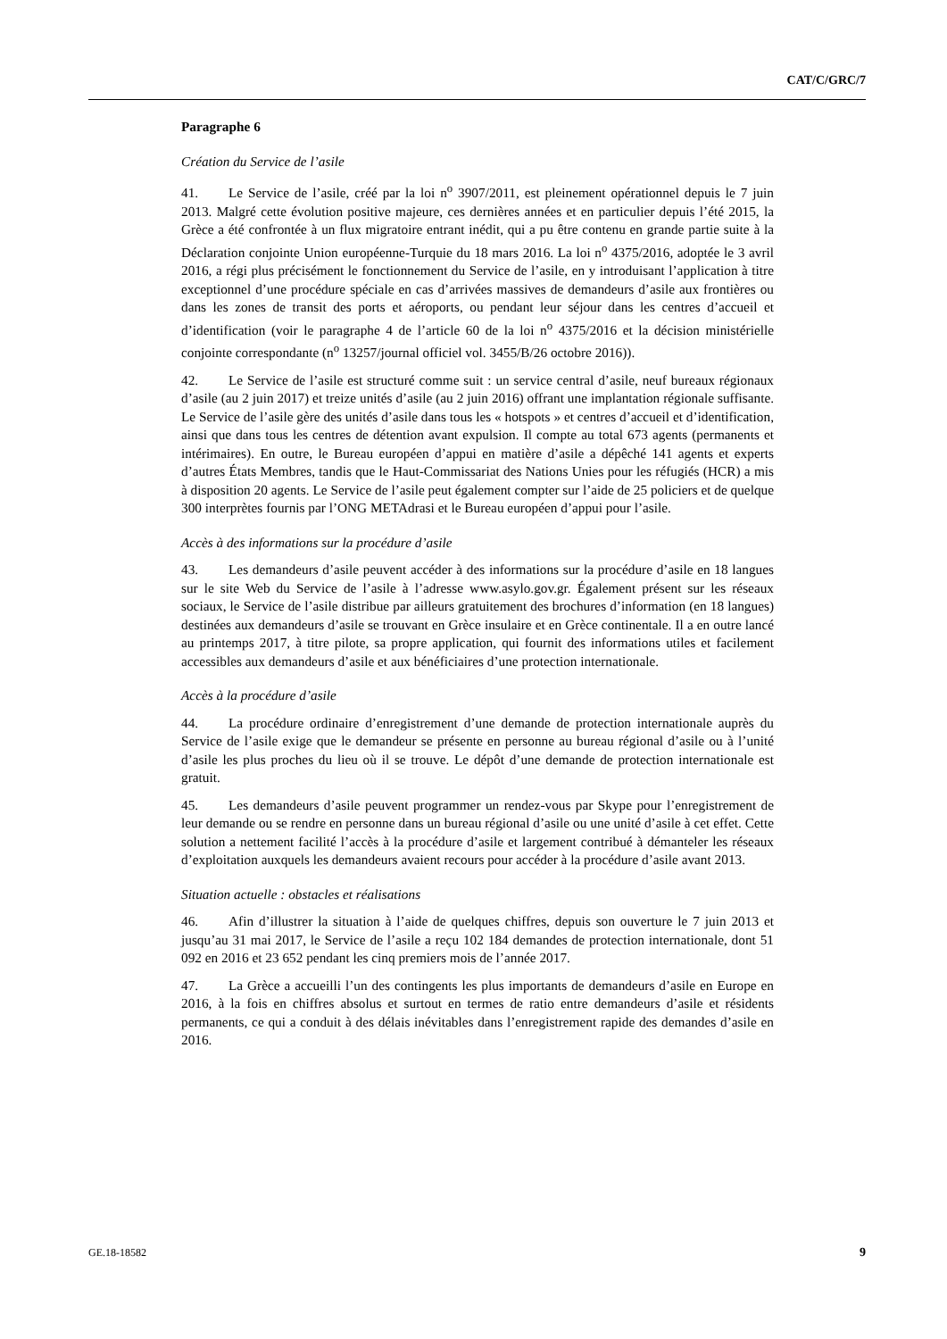CAT/C/GRC/7
Paragraphe 6
Création du Service de l’asile
41. Le Service de l’asile, créé par la loi n<sup>o</sup> 3907/2011, est pleinement opérationnel depuis le 7 juin 2013. Malgré cette évolution positive majeure, ces dernières années et en particulier depuis l’été 2015, la Grèce a été confrontée à un flux migratoire entrant inédit, qui a pu être contenu en grande partie suite à la Déclaration conjointe Union européenne-Turquie du 18 mars 2016. La loi n<sup>o</sup> 4375/2016, adoptée le 3 avril 2016, a régi plus précisément le fonctionnement du Service de l’asile, en y introduisant l’application à titre exceptionnel d’une procédure spéciale en cas d’arrivées massives de demandeurs d’asile aux frontières ou dans les zones de transit des ports et aéroports, ou pendant leur séjour dans les centres d’accueil et d’identification (voir le paragraphe 4 de l’article 60 de la loi n<sup>o</sup> 4375/2016 et la décision ministérielle conjointe correspondante (n<sup>o</sup> 13257/journal officiel vol. 3455/B/26 octobre 2016)).
42. Le Service de l’asile est structuré comme suit : un service central d’asile, neuf bureaux régionaux d’asile (au 2 juin 2017) et treize unités d’asile (au 2 juin 2016) offrant une implantation régionale suffisante. Le Service de l’asile gère des unités d’asile dans tous les « hotspots » et centres d’accueil et d’identification, ainsi que dans tous les centres de détention avant expulsion. Il compte au total 673 agents (permanents et intérimaires). En outre, le Bureau européen d’appui en matière d’asile a dépêché 141 agents et experts d’autres États Membres, tandis que le Haut-Commissariat des Nations Unies pour les réfugiés (HCR) a mis à disposition 20 agents. Le Service de l’asile peut également compter sur l’aide de 25 policiers et de quelque 300 interprètes fournis par l’ONG METAdrasi et le Bureau européen d’appui pour l’asile.
Accès à des informations sur la procédure d’asile
43. Les demandeurs d’asile peuvent accéder à des informations sur la procédure d’asile en 18 langues sur le site Web du Service de l’asile à l’adresse www.asylo.gov.gr. Également présent sur les réseaux sociaux, le Service de l’asile distribue par ailleurs gratuitement des brochures d’information (en 18 langues) destinées aux demandeurs d’asile se trouvant en Grèce insulaire et en Grèce continentale. Il a en outre lancé au printemps 2017, à titre pilote, sa propre application, qui fournit des informations utiles et facilement accessibles aux demandeurs d’asile et aux bénéficiaires d’une protection internationale.
Accès à la procédure d’asile
44. La procédure ordinaire d’enregistrement d’une demande de protection internationale auprès du Service de l’asile exige que le demandeur se présente en personne au bureau régional d’asile ou à l’unité d’asile les plus proches du lieu où il se trouve. Le dépôt d’une demande de protection internationale est gratuit.
45. Les demandeurs d’asile peuvent programmer un rendez-vous par Skype pour l’enregistrement de leur demande ou se rendre en personne dans un bureau régional d’asile ou une unité d’asile à cet effet. Cette solution a nettement facilité l’accès à la procédure d’asile et largement contribué à démanteler les réseaux d’exploitation auxquels les demandeurs avaient recours pour accéder à la procédure d’asile avant 2013.
Situation actuelle : obstacles et réalisations
46. Afin d’illustrer la situation à l’aide de quelques chiffres, depuis son ouverture le 7 juin 2013 et jusqu’au 31 mai 2017, le Service de l’asile a reçu 102 184 demandes de protection internationale, dont 51 092 en 2016 et 23 652 pendant les cinq premiers mois de l’année 2017.
47. La Grèce a accueilli l’un des contingents les plus importants de demandeurs d’asile en Europe en 2016, à la fois en chiffres absolus et surtout en termes de ratio entre demandeurs d’asile et résidents permanents, ce qui a conduit à des délais inévitables dans l’enregistrement rapide des demandes d’asile en 2016.
GE.18-18582 9